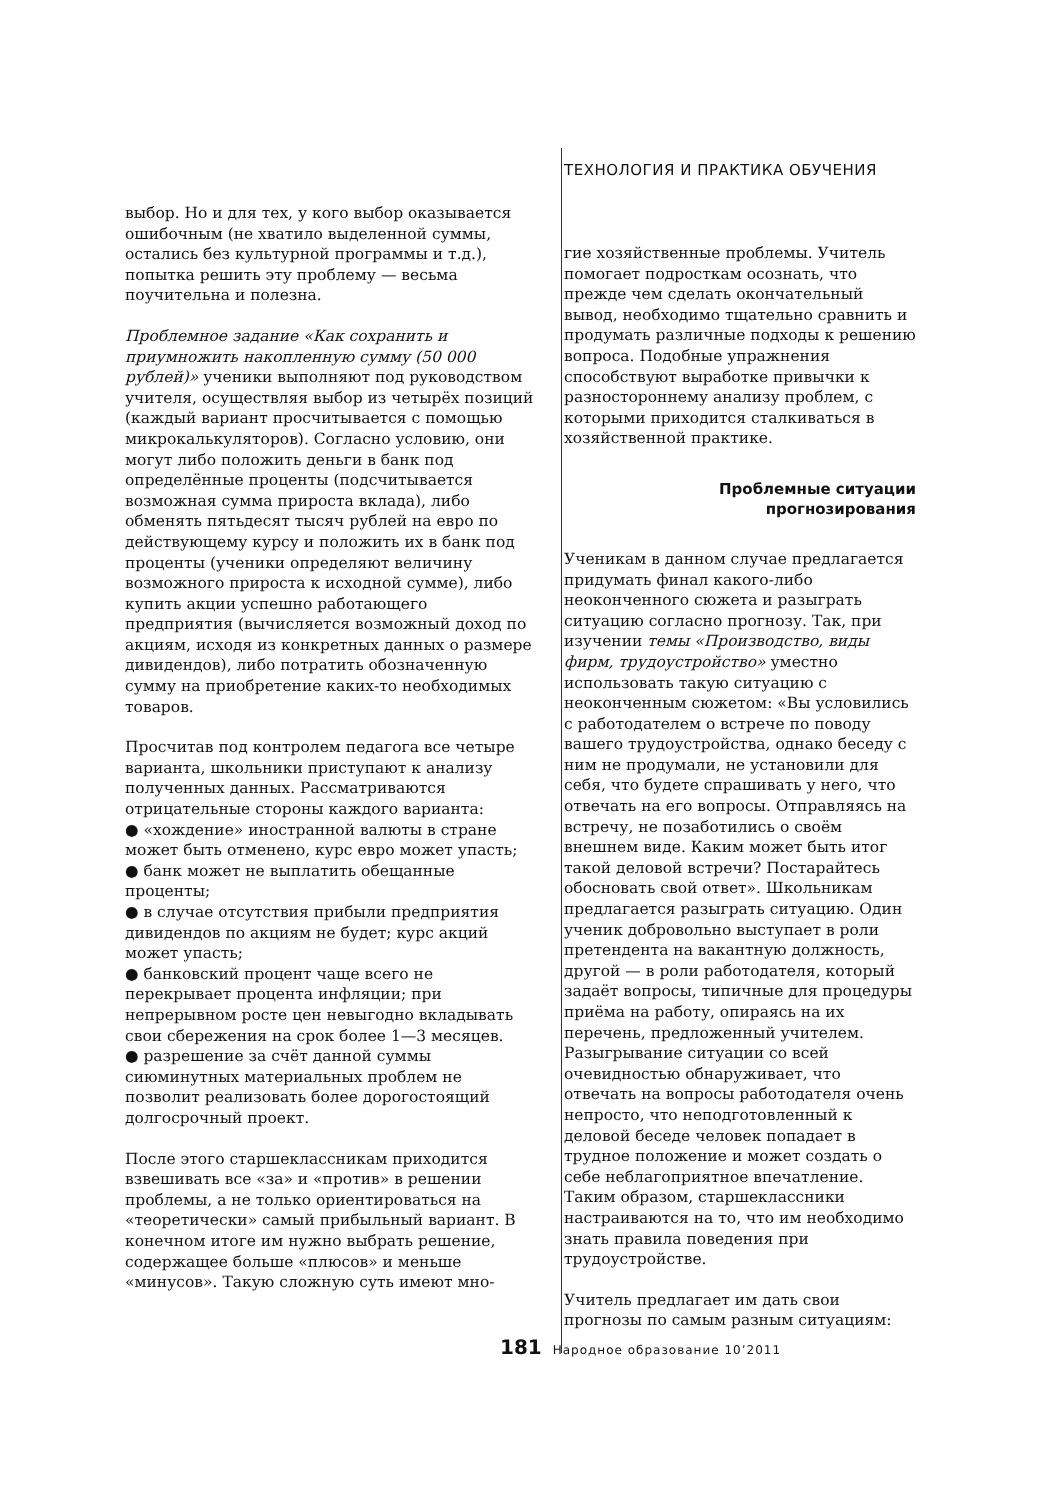ТЕХНОЛОГИЯ И ПРАКТИКА ОБУЧЕНИЯ
выбор. Но и для тех, у кого выбор оказывается ошибочным (не хватило выделенной суммы, остались без культурной программы и т.д.), попытка решить эту проблему — весьма поучительна и полезна.
Проблемное задание «Как сохранить и приумножить накопленную сумму (50 000 рублей)» ученики выполняют под руководством учителя, осуществляя выбор из четырёх позиций (каждый вариант просчитывается с помощью микрокалькуляторов). Согласно условию, они могут либо положить деньги в банк под определённые проценты (подсчитывается возможная сумма прироста вклада), либо обменять пятьдесят тысяч рублей на евро по действующему курсу и положить их в банк под проценты (ученики определяют величину возможного прироста к исходной сумме), либо купить акции успешно работающего предприятия (вычисляется возможный доход по акциям, исходя из конкретных данных о размере дивидендов), либо потратить обозначенную сумму на приобретение каких-то необходимых товаров.
Просчитав под контролем педагога все четыре варианта, школьники приступают к анализу полученных данных. Рассматриваются отрицательные стороны каждого варианта:
● «хождение» иностранной валюты в стране может быть отменено, курс евро может упасть;
● банк может не выплатить обещанные проценты;
● в случае отсутствия прибыли предприятия дивидендов по акциям не будет; курс акций может упасть;
● банковский процент чаще всего не перекрывает процента инфляции; при непрерывном росте цен невыгодно вкладывать свои сбережения на срок более 1—3 месяцев.
● разрешение за счёт данной суммы сиюминутных материальных проблем не позволит реализовать более дорогостоящий долгосрочный проект.
После этого старшеклассникам приходится взвешивать все «за» и «против» в решении проблемы, а не только ориентироваться на «теоретически» самый прибыльный вариант. В конечном итоге им нужно выбрать решение, содержащее больше «плюсов» и меньше «минусов». Такую сложную суть имеют мно-
гие хозяйственные проблемы. Учитель помогает подросткам осознать, что прежде чем сделать окончательный вывод, необходимо тщательно сравнить и продумать различные подходы к решению вопроса. Подобные упражнения способствуют выработке привычки к разностороннему анализу проблем, с которыми приходится сталкиваться в хозяйственной практике.
Проблемные ситуации
прогнозирования
Ученикам в данном случае предлагается придумать финал какого-либо неоконченного сюжета и разыграть ситуацию согласно прогнозу. Так, при изучении темы «Производство, виды фирм, трудоустройство» уместно использовать такую ситуацию с неоконченным сюжетом: «Вы условились с работодателем о встрече по поводу вашего трудоустройства, однако беседу с ним не продумали, не установили для себя, что будете спрашивать у него, что отвечать на его вопросы. Отправляясь на встречу, не позаботились о своём внешнем виде. Каким может быть итог такой деловой встречи? Постарайтесь обосновать свой ответ». Школьникам предлагается разыграть ситуацию. Один ученик добровольно выступает в роли претендента на вакантную должность, другой — в роли работодателя, который задаёт вопросы, типичные для процедуры приёма на работу, опираясь на их перечень, предложенный учителем. Разыгрывание ситуации со всей очевидностью обнаруживает, что отвечать на вопросы работодателя очень непросто, что неподготовленный к деловой беседе человек попадает в трудное положение и может создать о себе неблагоприятное впечатление. Таким образом, старшеклассники настраиваются на то, что им необходимо знать правила поведения при трудоустройстве.
Учитель предлагает им дать свои прогнозы по самым разным ситуациям:
181 Народное образование 10’2011